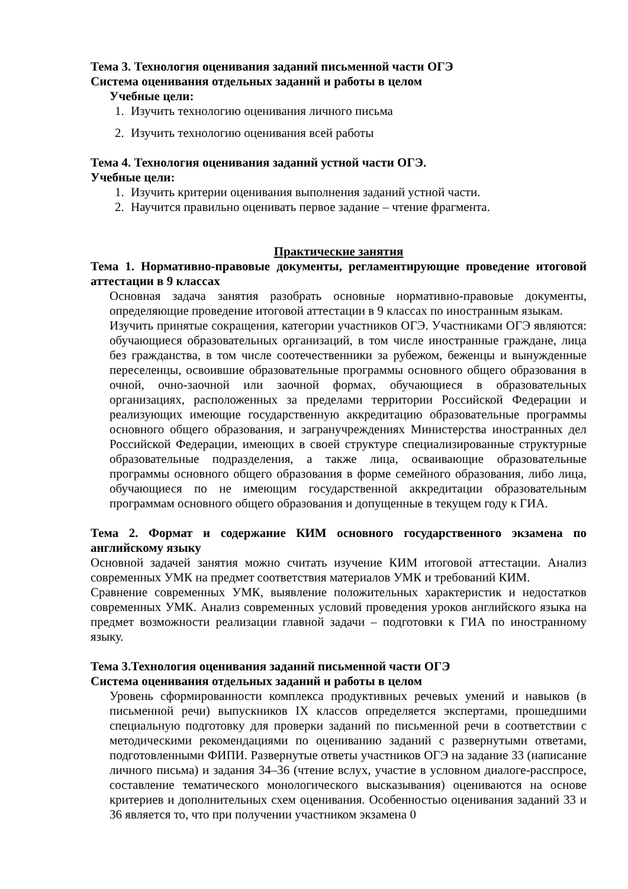Тема 3. Технология оценивания заданий письменной части ОГЭ
Система оценивания отдельных заданий и работы в целом
Учебные цели:
1. Изучить технологию оценивания личного письма
2. Изучить технологию оценивания всей работы
Тема 4. Технология оценивания заданий устной части ОГЭ.
Учебные цели:
1. Изучить критерии оценивания выполнения заданий устной части.
2. Научится правильно оценивать первое задание – чтение фрагмента.
Практические занятия
Тема 1. Нормативно-правовые документы, регламентирующие проведение итоговой аттестации в 9 классах
Основная задача занятия разобрать основные нормативно-правовые документы, определяющие проведение итоговой аттестации в 9 классах по иностранным языкам.
Изучить принятые сокращения, категории участников ОГЭ. Участниками ОГЭ являются: обучающиеся образовательных организаций, в том числе иностранные граждане, лица без гражданства, в том числе соотечественники за рубежом, беженцы и вынужденные переселенцы, освоившие образовательные программы основного общего образования в очной, очно-заочной или заочной формах, обучающиеся в образовательных организациях, расположенных за пределами территории Российской Федерации и реализующих имеющие государственную аккредитацию образовательные программы основного общего образования, и загранучреждениях Министерства иностранных дел Российской Федерации, имеющих в своей структуре специализированные структурные образовательные подразделения, а также лица, осваивающие образовательные программы основного общего образования в форме семейного образования, либо лица, обучающиеся по не имеющим государственной аккредитации образовательным программам основного общего образования и допущенные в текущем году к ГИА.
Тема 2. Формат и содержание КИМ основного государственного экзамена по английскому языку
Основной задачей занятия можно считать изучение КИМ итоговой аттестации. Анализ современных УМК на предмет соответствия материалов УМК и требований КИМ.
Сравнение современных УМК, выявление положительных характеристик и недостатков современных УМК. Анализ современных условий проведения уроков английского языка на предмет возможности реализации главной задачи – подготовки к ГИА по иностранному языку.
Тема 3.Технология оценивания заданий письменной части ОГЭ
Система оценивания отдельных заданий и работы в целом
Уровень сформированности комплекса продуктивных речевых умений и навыков (в письменной речи) выпускников IX классов определяется экспертами, прошедшими специальную подготовку для проверки заданий по письменной речи в соответствии с методическими рекомендациями по оцениванию заданий с развернутыми ответами, подготовленными ФИПИ. Развернутые ответы участников ОГЭ на задание 33 (написание личного письма) и задания 34–36 (чтение вслух, участие в условном диалоге-расспросе, составление тематического монологического высказывания) оцениваются на основе критериев и дополнительных схем оценивания. Особенностью оценивания заданий 33 и 36 является то, что при получении участником экзамена 0